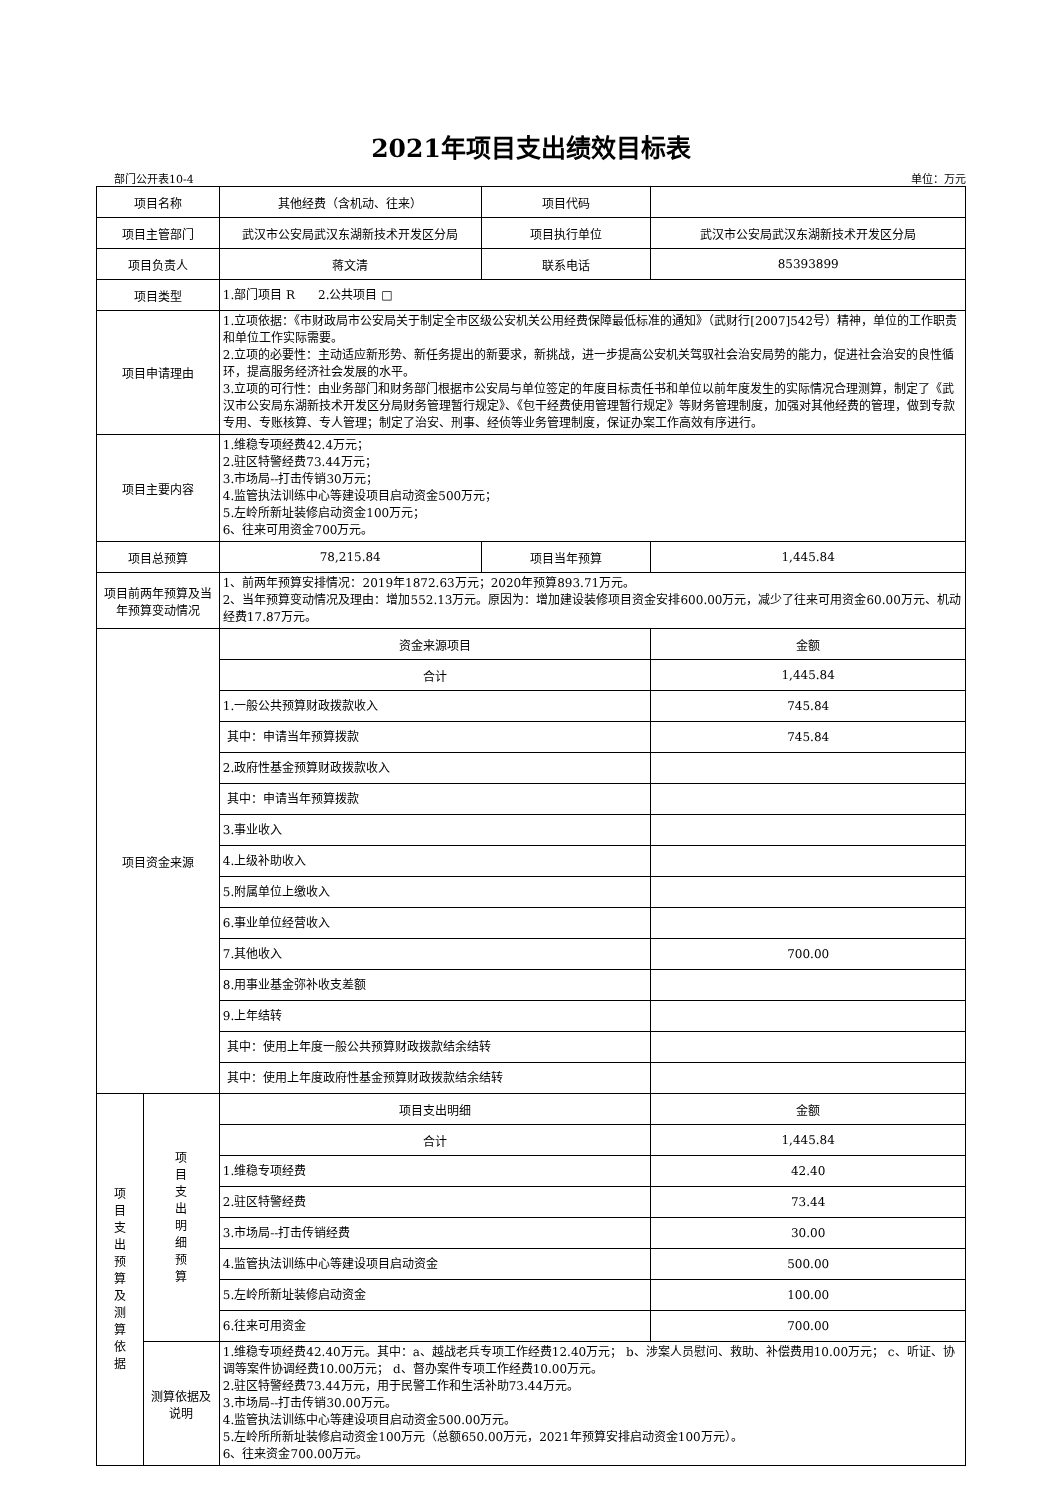2021年项目支出绩效目标表
部门公开表10-4 单位：万元
| 项目名称 | | 其他经费（含机动、往来） | 项目代码 | |
| 项目主管部门 | | 武汉市公安局武汉东湖新技术开发区分局 | 项目执行单位 | 武汉市公安局武汉东湖新技术开发区分局 |
| 项目负责人 | | 蒋文清 | 联系电话 | 85393899 |
| 项目类型 | | 1.部门项目 R 2.公共项目 □ | | |
| 项目申请理由 | | 1.立项依据：《市财政局市公安局关于制定全市区级公安机关公用经费保障最低标准的通知》（武财行[2007]542号）精神，单位的工作职责和单位工作实际需要。 2.立项的必要性：主动适应新形势、新任务提出的新要求，新挑战，进一步提高公安机关驾驭社会治安局势的能力，促进社会治安的良性循环，提高服务经济社会发展的水平。 3.立项的可行性：由业务部门和财务部门根据市公安局与单位签定的年度目标责任书和单位以前年度发生的实际情况合理测算，制定了《武汉市公安局东湖新技术开发区分局财务管理暂行规定》、《包干经费使用管理暂行规定》等财务管理制度，加强对其他经费的管理，做到专款专用、专账核算、专人管理；制定了治安、刑事、经侦等业务管理制度，保证办案工作高效有序进行。 | | |
| 项目主要内容 | | 1.维稳专项经费42.4万元； 2.驻区特警经费73.44万元； 3.市场局--打击传销30万元； 4.监管执法训练中心等建设项目启动资金500万元； 5.左岭所新址装修启动资金100万元； 6、往来可用资金700万元。 | | |
| 项目总预算 | | 78,215.84 | 项目当年预算 | 1,445.84 |
| 项目前两年预算及当年预算变动情况 | | 1、前两年预算安排情况：2019年1872.63万元；2020年预算893.71万元。 2、当年预算变动情况及理由：增加552.13万元。原因为：增加建设装修项目资金安排600.00万元，减少了往来可用资金60.00万元、机动经费17.87万元。 | | |
| 项目资金来源 | | 资金来源项目 | | 金额 |
| | | 合计 | | 1,445.84 |
| | | 1.一般公共预算财政拨款收入 | | 745.84 |
| | | 其中：申请当年预算拨款 | | 745.84 |
| | | 2.政府性基金预算财政拨款收入 | | |
| | | 其中：申请当年预算拨款 | | |
| | | 3.事业收入 | | |
| | | 4.上级补助收入 | | |
| | | 5.附属单位上缴收入 | | |
| | | 6.事业单位经营收入 | | |
| | | 7.其他收入 | | 700.00 |
| | | 8.用事业基金弥补收支差额 | | |
| | | 9.上年结转 | | |
| | | 其中：使用上年度一般公共预算财政拨款结余结转 | | |
| | | 其中：使用上年度政府性基金预算财政拨款结余结转 | | |
| 项 目 支 出 预 算 及 测 算 依 据 | 项 目 支 出 明 细 预 算 | 项目支出明细 | | 金额 |
| | | 合计 | | 1,445.84 |
| | | 1.维稳专项经费 | | 42.40 |
| | | 2.驻区特警经费 | | 73.44 |
| | | 3.市场局--打击传销经费 | | 30.00 |
| | | 4.监管执法训练中心等建设项目启动资金 | | 500.00 |
| | | 5.左岭所新址装修启动资金 | | 100.00 |
| | | 6.往来可用资金 | | 700.00 |
| | 测算依据及说明 | 1.维稳专项经费42.40万元。其中：a、越战老兵专项工作经费12.40万元； b、涉案人员慰问、救助、补偿费用10.00万元； c、听证、协调等案件协调经费10.00万元； d、督办案件专项工作经费10.00万元。 2.驻区特警经费73.44万元，用于民警工作和生活补助73.44万元。 3.市场局--打击传销30.00万元。 4.监管执法训练中心等建设项目启动资金500.00万元。 5.左岭所所新址装修启动资金100万元（总额650.00万元，2021年预算安排启动资金100万元）。 6、往来资金700.00万元。 | | |